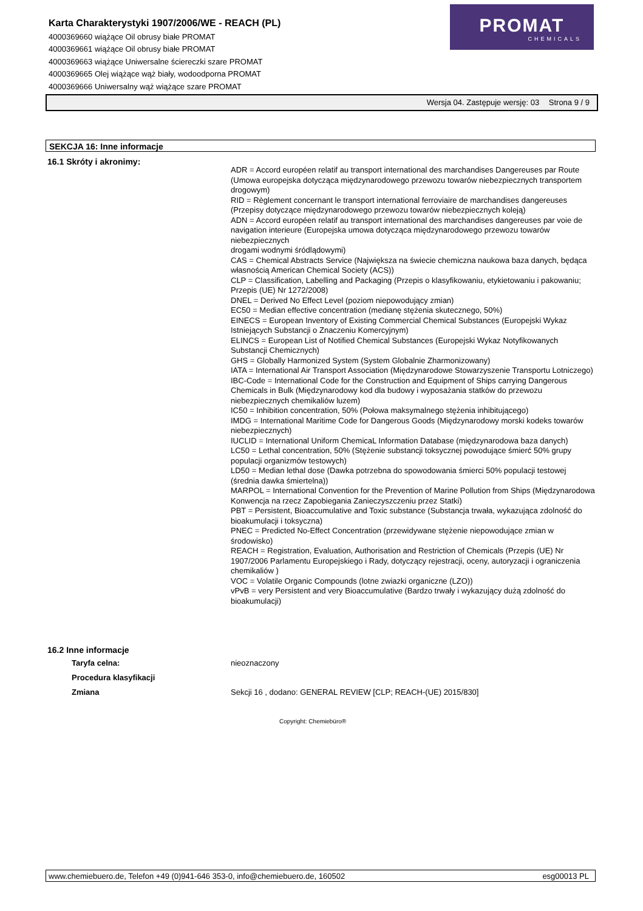Karta Charakterystyki 1907/2006/WE - REACH (PL)
4000369660 wiążące Oil obrusy białe PROMAT
4000369661 wiążące Oil obrusy białe PROMAT
4000369663 wiążące Uniwersalne ściereczki szare PROMAT
4000369665 Olej wiążące wąż biały, wodoodporna PROMAT
4000369666 Uniwersalny wąż wiążące szare PROMAT
PROMAT
CHEMICALS
Wersja 04. Zastępuje wersję: 03 Strona 9 / 9
SEKCJA 16: Inne informacje
16.1 Skróty i akronimy:
ADR = Accord européen relatif au transport international des marchandises Dangereuses par Route (Umowa europejska dotycząca międzynarodowego przewozu towarów niebezpiecznych transportem drogowym)
RID = Règlement concernant le transport international ferroviaire de marchandises dangereuses (Przepisy dotyczące międzynarodowego przewozu towarów niebezpiecznych koleją)
ADN = Accord européen relatif au transport international des marchandises dangereuses par voie de navigation interieure (Europejska umowa dotycząca międzynarodowego przewozu towarów niebezpiecznych
drogami wodnymi śródlądowymi)
CAS = Chemical Abstracts Service (Największa na świecie chemiczna naukowa baza danych, będąca własnością American Chemical Society (ACS))
CLP = Classification, Labelling and Packaging (Przepis o klasyfikowaniu, etykietowaniu i pakowaniu; Przepis (UE) Nr 1272/2008)
DNEL = Derived No Effect Level (poziom niepowodujący zmian)
EC50 = Median effective concentration (medianę stężenia skutecznego, 50%)
EINECS = European Inventory of Existing Commercial Chemical Substances (Europejski Wykaz Istniejących Substancji o Znaczeniu Komercyjnym)
ELINCS = European List of Notified Chemical Substances (Europejski Wykaz Notyfikowanych Substancji Chemicznych)
GHS = Globally Harmonized System (System Globalnie Zharmonizowany)
IATA = International Air Transport Association (Międzynarodowe Stowarzyszenie Transportu Lotniczego)
IBC-Code = International Code for the Construction and Equipment of Ships carrying Dangerous Chemicals in Bulk (Międzynarodowy kod dla budowy i wyposażania statków do przewozu niebezpiecznych chemikaliów luzem)
IC50 = Inhibition concentration, 50% (Połowa maksymalnego stężenia inhibitującego)
IMDG = International Maritime Code for Dangerous Goods (Międzynarodowy morski kodeks towarów niebezpiecznych)
IUCLID = International Uniform ChemicaL Information Database (międzynarodowa baza danych)
LC50 = Lethal concentration, 50% (Stężenie substancji toksycznej powodujące śmierć 50% grupy populacji organizmów testowych)
LD50 = Median lethal dose (Dawka potrzebna do spowodowania śmierci 50% populacji testowej (średnia dawka śmiertelna))
MARPOL = International Convention for the Prevention of Marine Pollution from Ships (Międzynarodowa Konwencja na rzecz Zapobiegania Zanieczyszczeniu przez Statki)
PBT = Persistent, Bioaccumulative and Toxic substance (Substancja trwała, wykazująca zdolność do bioakumulacji i toksyczna)
PNEC = Predicted No-Effect Concentration (przewidywane stężenie niepowodujące zmian w środowisko)
REACH = Registration, Evaluation, Authorisation and Restriction of Chemicals (Przepis (UE) Nr 1907/2006 Parlamentu Europejskiego i Rady, dotyczący rejestracji, oceny, autoryzacji i ograniczenia chemikaliów )
VOC = Volatile Organic Compounds (lotne zwiazki organiczne (LZO))
vPvB = very Persistent and very Bioaccumulative (Bardzo trwały i wykazujący dużą zdolność do bioakumulacji)
16.2 Inne informacje
Taryfa celna: nieoznaczony
Procedura klasyfikacji
Zmiana Sekcji 16 , dodano: GENERAL REVIEW [CLP; REACH-(UE) 2015/830]
Copyright: Chemiebüro®
www.chemiebuero.de, Telefon +49 (0)941-646 353-0, info@chemiebuero.de, 160502 esg00013 PL